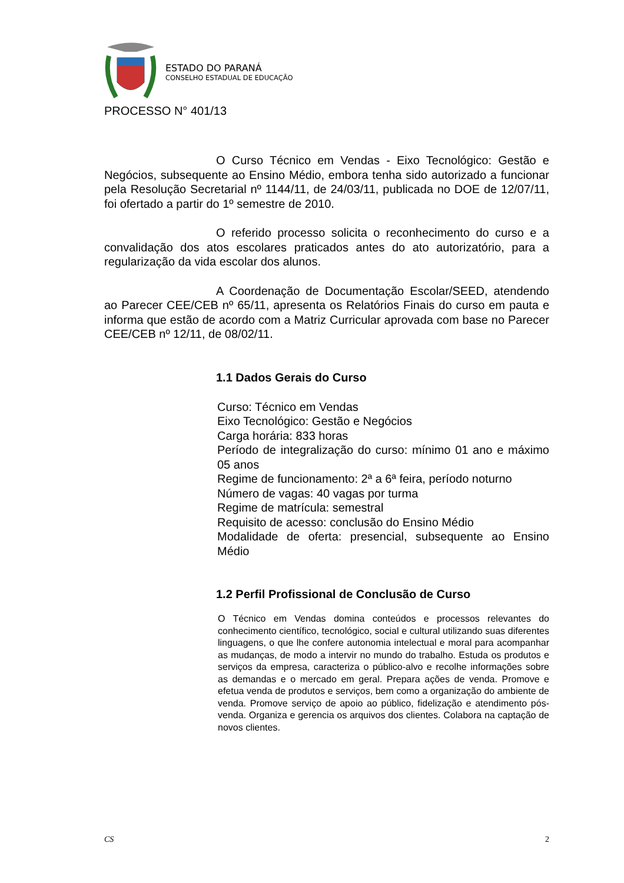ESTADO DO PARANÁ
CONSELHO ESTADUAL DE EDUCAÇÃO
PROCESSO N° 401/13
O Curso Técnico em Vendas - Eixo Tecnológico: Gestão e Negócios, subsequente ao Ensino Médio, embora tenha sido autorizado a funcionar pela Resolução Secretarial nº 1144/11, de 24/03/11, publicada no DOE de 12/07/11, foi ofertado a partir do 1º semestre de 2010.
O referido processo solicita o reconhecimento do curso e a convalidação dos atos escolares praticados antes do ato autorizatório, para a regularização da vida escolar dos alunos.
A Coordenação de Documentação Escolar/SEED, atendendo ao Parecer CEE/CEB nº 65/11, apresenta os Relatórios Finais do curso em pauta e informa que estão de acordo com a Matriz Curricular aprovada com base no Parecer CEE/CEB nº 12/11, de 08/02/11.
1.1 Dados Gerais do Curso
Curso: Técnico em Vendas
Eixo Tecnológico: Gestão e Negócios
Carga horária: 833 horas
Período de integralização do curso: mínimo 01 ano e máximo 05 anos
Regime de funcionamento: 2ª a 6ª feira, período noturno
Número de vagas: 40 vagas por turma
Regime de matrícula: semestral
Requisito de acesso: conclusão do Ensino Médio
Modalidade de oferta: presencial, subsequente ao Ensino Médio
1.2 Perfil Profissional de Conclusão de Curso
O Técnico em Vendas domina conteúdos e processos relevantes do conhecimento científico, tecnológico, social e cultural utilizando suas diferentes linguagens, o que lhe confere autonomia intelectual e moral para acompanhar as mudanças, de modo a intervir no mundo do trabalho. Estuda os produtos e serviços da empresa, caracteriza o público-alvo e recolhe informações sobre as demandas e o mercado em geral. Prepara ações de venda. Promove e efetua venda de produtos e serviços, bem como a organização do ambiente de venda. Promove serviço de apoio ao público, fidelização e atendimento pós-venda. Organiza e gerencia os arquivos dos clientes. Colabora na captação de novos clientes.
CS 2